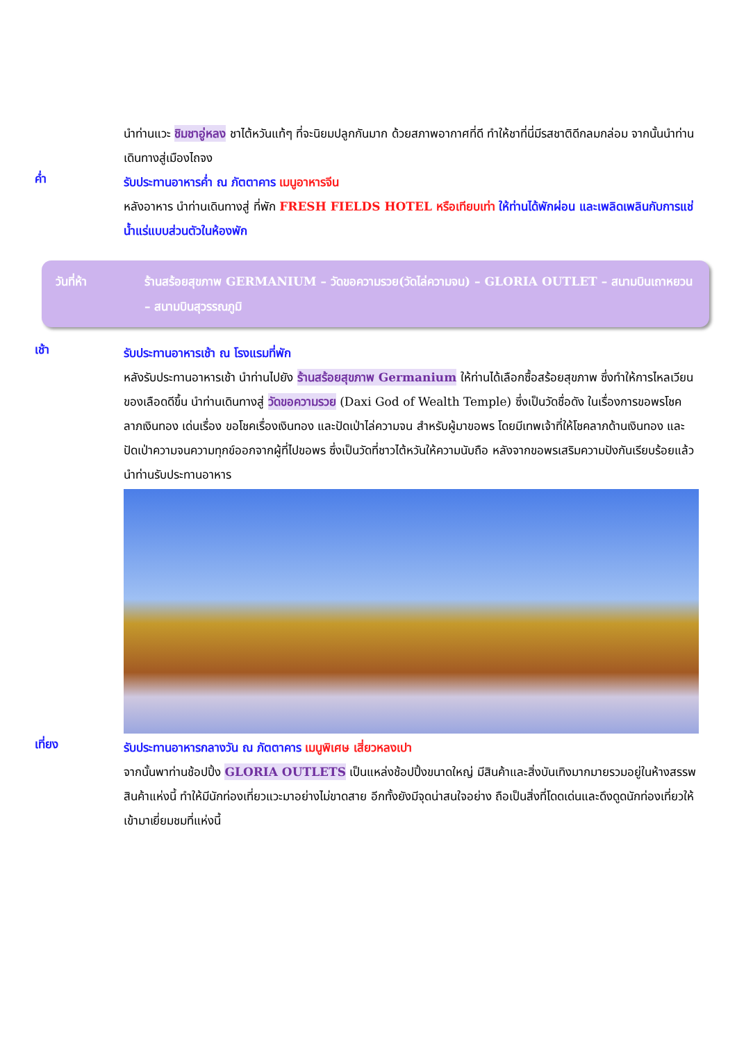นำท่านแวะ ชิมชาอู่หลง ชาไต้หวันแท้ๆ ที่จะนิยมปลูกกันมาก ด้วยสภาพอากาศที่ดี ทำให้ชาที่นี่มีรสชาติดีกลมกล่อม จากนั้นนำท่านเดินทางสู่เมืองไถจง
ค่ำ
รับประทานอาหารค่ำ ณ ภัตตาคาร เมนูอาหารจีน
หลังอาหาร นำท่านเดินทางสู่ ที่พัก FRESH FIELDS HOTEL หรือเทียบเท่า ให้ท่านได้พักผ่อน และเพลิดเพลินกับการแช่น้ำแร่แบบส่วนตัวในห้องพัก
วันที่ห้า ร้านสร้อยสุขภาพ GERMANIUM – วัดขอความรวย(วัดไล่ความจน) – GLORIA OUTLET – สนามบินเถาหยวน – สนามบินสุวรรณภูมิ
เช้า
รับประทานอาหารเช้า ณ โรงแรมที่พัก
หลังรับประทานอาหารเช้า นำท่านไปยัง ร้านสร้อยสุขภาพ Germanium ให้ท่านได้เลือกซื้อสร้อยสุขภาพ ซึ่งทำให้การไหลเวียนของเลือดดีขึ้น นำท่านเดินทางสู่ วัดขอความรวย (Daxi God of Wealth Temple) ซึ่งเป็นวัดชื่อดัง ในเรื่องการขอพรโชคลาภเงินทอง เด่นเรื่อง ขอโชคเรื่องเงินทอง และปัดเป่าไล่ความจน สำหรับผู้มาขอพร โดยมีเทพเจ้าที่ให้โชคลาภด้านเงินทอง และปัดเป่าความจนความทุกข์ออกจากผู้ที่ไปขอพร ซึ่งเป็นวัดที่ชาวไต้หวันให้ความนับถือ หลังจากขอพรเสริมความปังกันเรียบร้อยแล้วนำท่านรับประทานอาหาร
เที่ยง
รับประทานอาหารกลางวัน ณ ภัตตาคาร เมนูพิเศษ เสี่ยวหลงเปา
จากนั้นพาท่านช้อปปิ้ง GLORIA OUTLETS เป็นแหล่งช้อปปิ้งขนาดใหญ่ มีสินค้าและสิ่งบันเทิงมากมายรวมอยู่ในห้างสรรพสินค้าแห่งนี้ ทำให้มีนักท่องเที่ยวแวะมาอย่างไม่ขาดสาย อีกทั้งยังมีจุดน่าสนใจอย่าง ถือเป็นสิ่งที่โดดเด่นและดึงดูดนักท่องเที่ยวให้เข้ามาเยี่ยมชมที่แห่งนี้